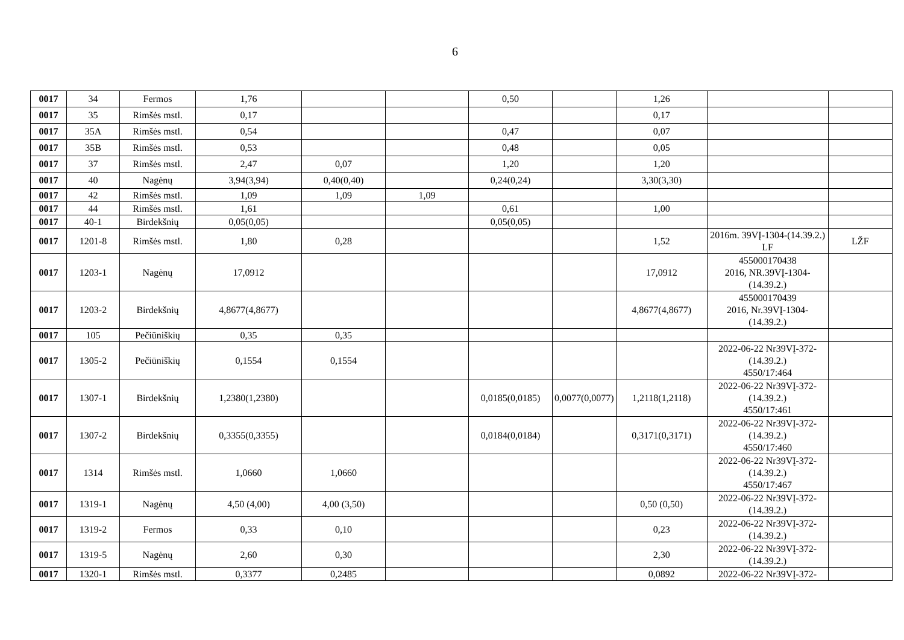6
| 0017 | 34 | Fermos | 1,76 | | | 0,50 | | 1,26 | | |
| 0017 | 35 | Rimšės mstl. | 0,17 | | | | | 0,17 | | |
| 0017 | 35A | Rimšės mstl. | 0,54 | | | 0,47 | | 0,07 | | |
| 0017 | 35B | Rimšės mstl. | 0,53 | | | 0,48 | | 0,05 | | |
| 0017 | 37 | Rimšės mstl. | 2,47 | 0,07 | | 1,20 | | 1,20 | | |
| 0017 | 40 | Nagėnų | 3,94(3,94) | 0,40(0,40) | | 0,24(0,24) | | 3,30(3,30) | | |
| 0017 | 42 | Rimšės mstl. | 1,09 | 1,09 | 1,09 | | | | | |
| 0017 | 44 | Rimšės mstl. | 1,61 | | | 0,61 | | 1,00 | | |
| 0017 | 40-1 | Birdekšnių | 0,05(0,05) | | | 0,05(0,05) | | | | |
| 0017 | 1201-8 | Rimšės mstl. | 1,80 | 0,28 | | | | 1,52 | 2016m. 39VĮ-1304-(14.39.2.) LF | LŽF |
| 0017 | 1203-1 | Nagėnų | 17,0912 | | | | | 17,0912 | 455000170438 2016, NR.39VĮ-1304-(14.39.2.) | |
| 0017 | 1203-2 | Birdekšnių | 4,8677(4,8677) | | | | | 4,8677(4,8677) | 455000170439 2016, Nr.39VĮ-1304-(14.39.2.) | |
| 0017 | 105 | Pečiūniškių | 0,35 | 0,35 | | | | | | |
| 0017 | 1305-2 | Pečiūniškių | 0,1554 | 0,1554 | | | | | 2022-06-22 Nr39VĮ-372-(14.39.2.) 4550/17:464 | |
| 0017 | 1307-1 | Birdekšnių | 1,2380(1,2380) | | | 0,0185(0,0185) | 0,0077(0,0077) | 1,2118(1,2118) | 2022-06-22 Nr39VĮ-372-(14.39.2.) 4550/17:461 | |
| 0017 | 1307-2 | Birdekšnių | 0,3355(0,3355) | | | 0,0184(0,0184) | | 0,3171(0,3171) | 2022-06-22 Nr39VĮ-372-(14.39.2.) 4550/17:460 | |
| 0017 | 1314 | Rimšės mstl. | 1,0660 | 1,0660 | | | | | 2022-06-22 Nr39VĮ-372-(14.39.2.) 4550/17:467 | |
| 0017 | 1319-1 | Nagėnų | 4,50 (4,00) | 4,00 (3,50) | | | | 0,50 (0,50) | 2022-06-22 Nr39VĮ-372-(14.39.2.) | |
| 0017 | 1319-2 | Fermos | 0,33 | 0,10 | | | | 0,23 | 2022-06-22 Nr39VĮ-372-(14.39.2.) | |
| 0017 | 1319-5 | Nagėnų | 2,60 | 0,30 | | | | 2,30 | 2022-06-22 Nr39VĮ-372-(14.39.2.) | |
| 0017 | 1320-1 | Rimšės mstl. | 0,3377 | 0,2485 | | | | 0,0892 | 2022-06-22 Nr39VĮ-372- | |